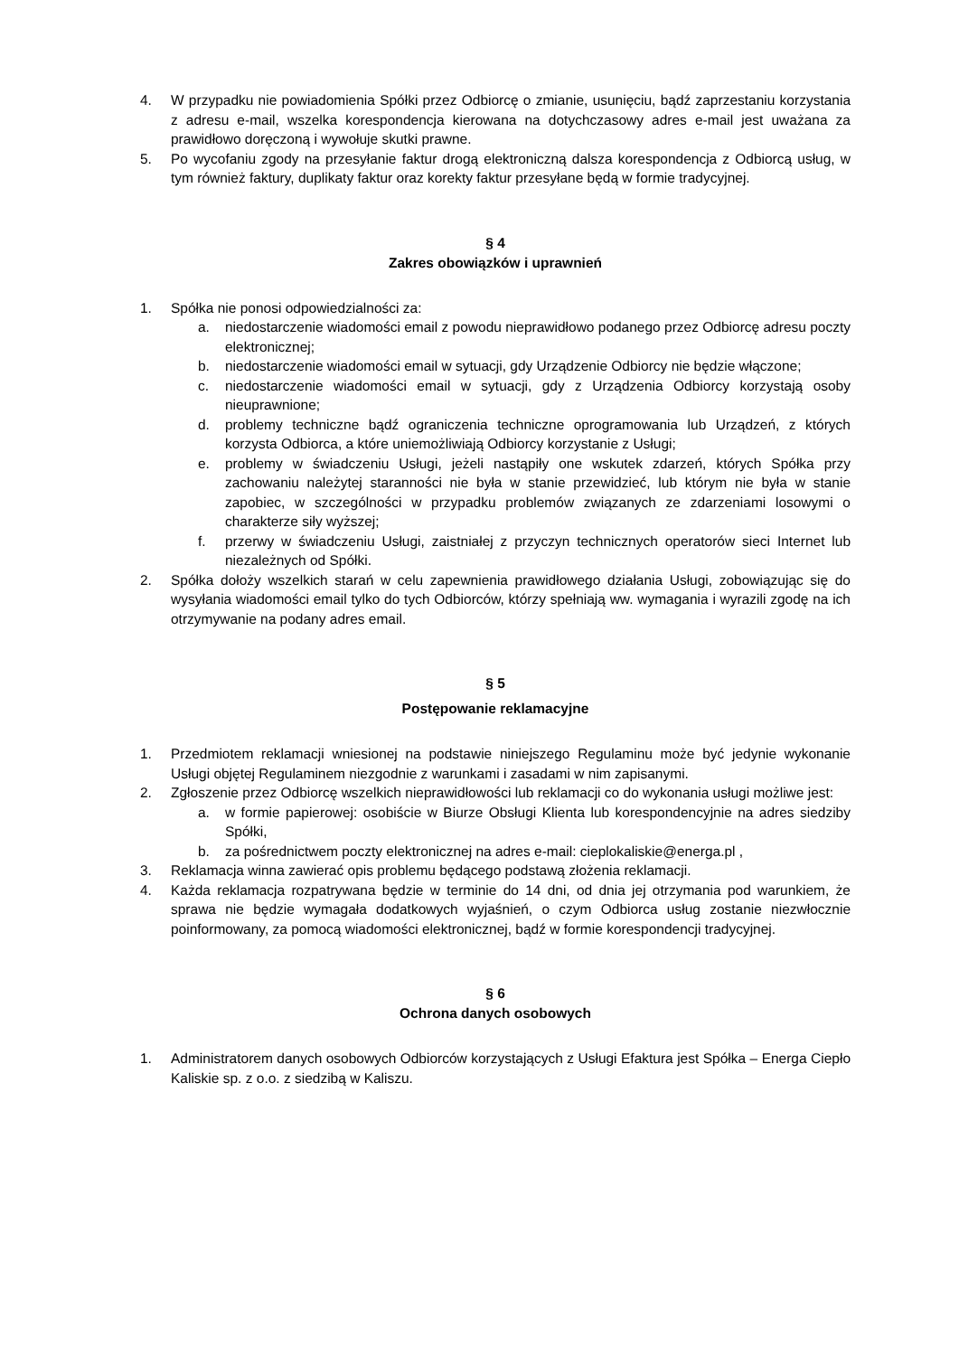4. W przypadku nie powiadomienia Spółki przez Odbiorcę o zmianie, usunięciu, bądź zaprzestaniu korzystania z adresu e-mail, wszelka korespondencja kierowana na dotychczasowy adres e-mail jest uważana za prawidłowo doręczoną i wywołuje skutki prawne.
5. Po wycofaniu zgody na przesyłanie faktur drogą elektroniczną dalsza korespondencja z Odbiorcą usług, w tym również faktury, duplikaty faktur oraz korekty faktur przesyłane będą w formie tradycyjnej.
§ 4
Zakres obowiązków i uprawnień
1. Spółka nie ponosi odpowiedzialności za:
a. niedostarczenie wiadomości email z powodu nieprawidłowo podanego przez Odbiorcę adresu poczty elektronicznej;
b. niedostarczenie wiadomości email w sytuacji, gdy Urządzenie Odbiorcy nie będzie włączone;
c. niedostarczenie wiadomości email w sytuacji, gdy z Urządzenia Odbiorcy korzystają osoby nieuprawnione;
d. problemy techniczne bądź ograniczenia techniczne oprogramowania lub Urządzeń, z których korzysta Odbiorca, a które uniemożliwiają Odbiorcy korzystanie z Usługi;
e. problemy w świadczeniu Usługi, jeżeli nastąpiły one wskutek zdarzeń, których Spółka przy zachowaniu należytej staranności nie była w stanie przewidzieć, lub którym nie była w stanie zapobiec, w szczególności w przypadku problemów związanych ze zdarzeniami losowymi o charakterze siły wyższej;
f. przerwy w świadczeniu Usługi, zaistniałej z przyczyn technicznych operatorów sieci Internet lub niezależnych od Spółki.
2. Spółka dołoży wszelkich starań w celu zapewnienia prawidłowego działania Usługi, zobowiązując się do wysyłania wiadomości email tylko do tych Odbiorców, którzy spełniają ww. wymagania i wyrazili zgodę na ich otrzymywanie na podany adres email.
§ 5
Postępowanie reklamacyjne
1. Przedmiotem reklamacji wniesionej na podstawie niniejszego Regulaminu może być jedynie wykonanie Usługi objętej Regulaminem niezgodnie z warunkami i zasadami w nim zapisanymi.
2. Zgłoszenie przez Odbiorcę wszelkich nieprawidłowości lub reklamacji co do wykonania usługi możliwe jest:
a. w formie papierowej: osobiście w Biurze Obsługi Klienta lub korespondencyjnie na adres siedziby Spółki,
b. za pośrednictwem poczty elektronicznej na adres e-mail: cieplokaliskie@energa.pl ,
3. Reklamacja winna zawierać opis problemu będącego podstawą złożenia reklamacji.
4. Każda reklamacja rozpatrywana będzie w terminie do 14 dni, od dnia jej otrzymania pod warunkiem, że sprawa nie będzie wymagała dodatkowych wyjaśnień, o czym Odbiorca usług zostanie niezwłocznie poinformowany, za pomocą wiadomości elektronicznej, bądź w formie korespondencji tradycyjnej.
§ 6
Ochrona danych osobowych
1. Administratorem danych osobowych Odbiorców korzystających z Usługi Efaktura jest Spółka – Energa Ciepło Kaliskie sp. z o.o. z siedzibą w Kaliszu.